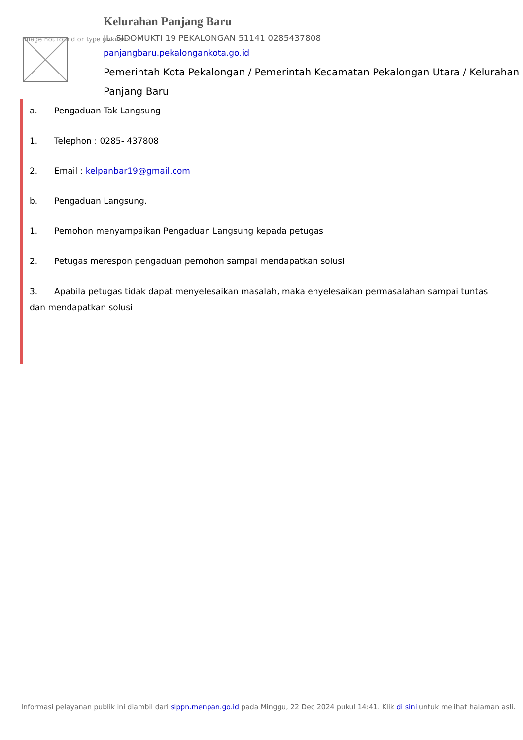Image not found or type unknown
Kelurahan Panjang Baru
JL. SIDOMUKTI 19 PEKALONGAN 51141 0285437808
panjangbaru.pekalongankota.go.id
Pemerintah Kota Pekalongan / Pemerintah Kecamatan Pekalongan Utara / Kelurahan Panjang Baru
a. Pengaduan Tak Langsung
1. Telephon : 0285- 437808
2. Email : kelpanbar19@gmail.com
b. Pengaduan Langsung.
1. Pemohon menyampaikan Pengaduan Langsung kepada petugas
2. Petugas merespon pengaduan pemohon sampai mendapatkan solusi
3. Apabila petugas tidak dapat menyelesaikan masalah, maka enyelesaikan permasalahan sampai tuntas dan mendapatkan solusi
Informasi pelayanan publik ini diambil dari sippn.menpan.go.id pada Minggu, 22 Dec 2024 pukul 14:41. Klik di sini untuk melihat halaman asli.